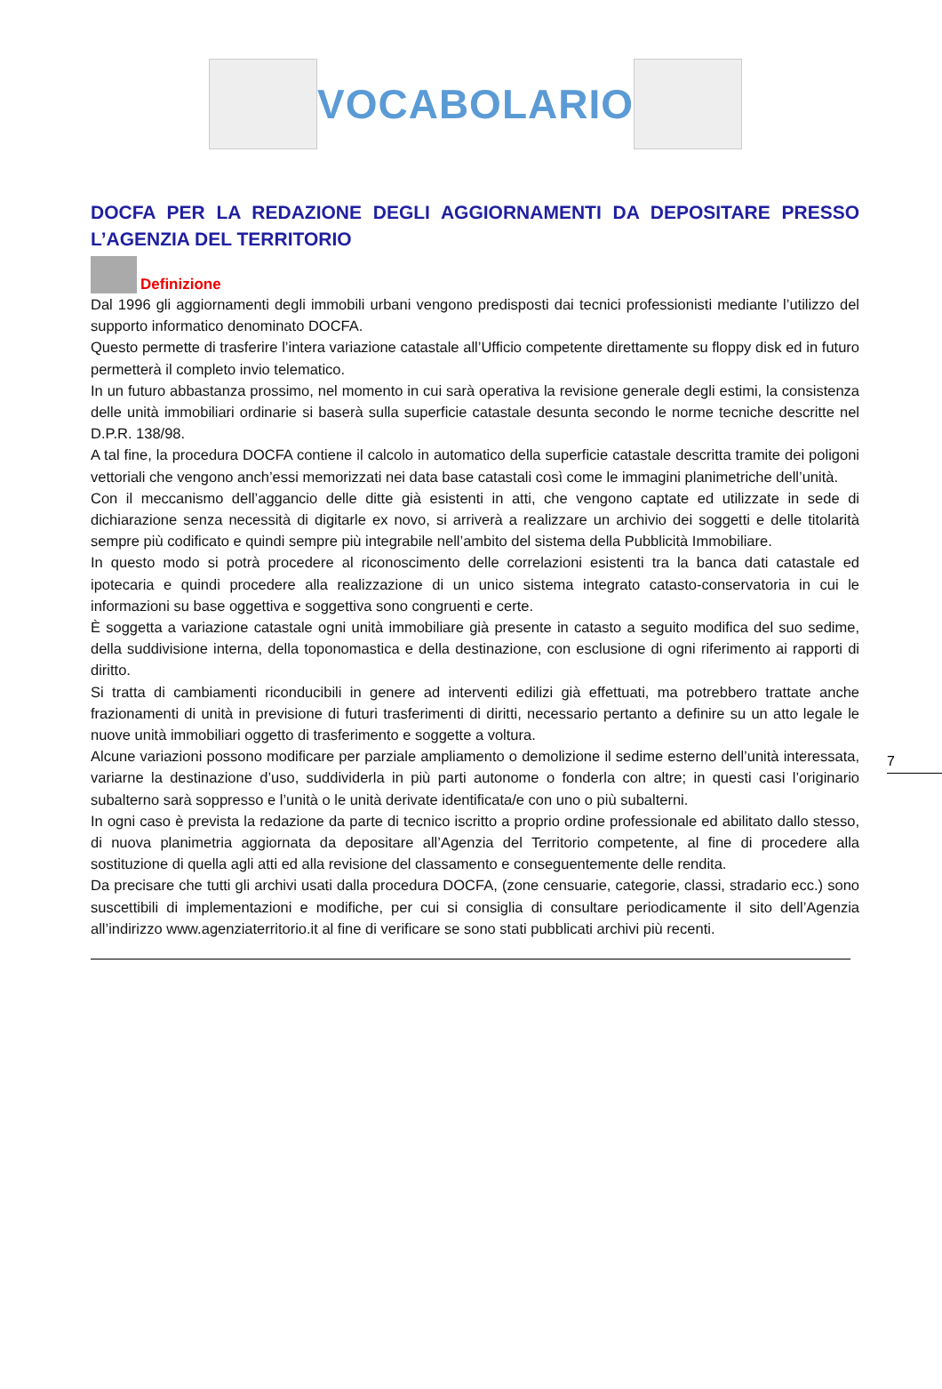VOCABOLARIO
DOCFA PER LA REDAZIONE DEGLI AGGIORNAMENTI DA DEPOSITARE PRESSO L’AGENZIA DEL TERRITORIO
Definizione
Dal 1996 gli aggiornamenti degli immobili urbani vengono predisposti dai tecnici professionisti mediante l’utilizzo del supporto informatico denominato DOCFA.
Questo permette di trasferire l’intera variazione catastale all’Ufficio competente direttamente su floppy disk ed in futuro permetterà il completo invio telematico.
In un futuro abbastanza prossimo, nel momento in cui sarà operativa la revisione generale degli estimi, la consistenza delle unità immobiliari ordinarie si baserà sulla superficie catastale desunta secondo le norme tecniche descritte nel D.P.R. 138/98.
A tal fine, la procedura DOCFA contiene il calcolo in automatico della superficie catastale descritta tramite dei poligoni vettoriali che vengono anch’essi memorizzati nei data base catastali così come le immagini planimetriche dell’unità.
Con il meccanismo dell’aggancio delle ditte già esistenti in atti, che vengono captate ed utilizzate in sede di dichiarazione senza necessità di digitarle ex novo, si arriverà a realizzare un archivio dei soggetti e delle titolarità sempre più codificato e quindi sempre più integrabile nell’ambito del sistema della Pubblicità Immobiliare.
In questo modo si potrà procedere al riconoscimento delle correlazioni esistenti tra la banca dati catastale ed ipotecaria e quindi procedere alla realizzazione di un unico sistema integrato catasto-conservatoria in cui le informazioni su base oggettiva e soggettiva sono congruenti e certe.
È soggetta a variazione catastale ogni unità immobiliare già presente in catasto a seguito modifica del suo sedime, della suddivisione interna, della toponomastica e della destinazione, con esclusione di ogni riferimento ai rapporti di diritto.
Si tratta di cambiamenti riconducibili in genere ad interventi edilizi già effettuati, ma potrebbero trattate anche frazionamenti di unità in previsione di futuri trasferimenti di diritti, necessario pertanto a definire su un atto legale le nuove unità immobiliari oggetto di trasferimento e soggette a voltura.
Alcune variazioni possono modificare per parziale ampliamento o demolizione il sedime esterno dell’unità interessata, variarne la destinazione d’uso, suddividerla in più parti autonome o fonderla con altre; in questi casi l’originario subalterno sarà soppresso e l’unità o le unità derivate identificata/e con uno o più subalterni.
In ogni caso è prevista la redazione da parte di tecnico iscritto a proprio ordine professionale ed abilitato dallo stesso, di nuova planimetria aggiornata da depositare all’Agenzia del Territorio competente, al fine di procedere alla sostituzione di quella agli atti ed alla revisione del classamento e conseguentemente delle rendita.
Da precisare che tutti gli archivi usati dalla procedura DOCFA, (zone censuarie, categorie, classi, stradario ecc.) sono suscettibili di implementazioni e modifiche, per cui si consiglia di consultare periodicamente il sito dell’Agenzia all’indirizzo www.agenziaterritorio.it al fine di verificare se sono stati pubblicati archivi più recenti.
7